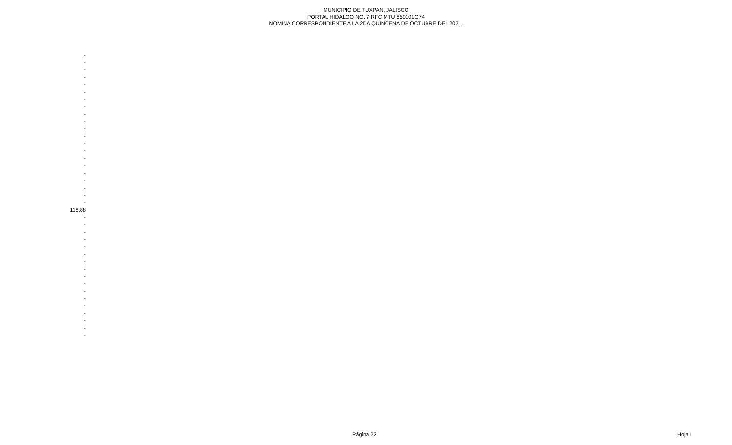MUNICIPIO DE TUXPAN, JALISCO
PORTAL HIDALGO NO. 7 RFC MTU 850101G74
NOMINA CORRESPONDIENTE A LA 2DA QUINCENA DE OCTUBRE DEL 2021.
| - |
| - |
| - |
| - |
| - |
| - |
| - |
| - |
| - |
| - |
| - |
| - |
| - |
| - |
| - |
| - |
| - |
| - |
| - |
| - |
| - |
| 118.88 |
| - |
| - |
| - |
| - |
| - |
| - |
| - |
| - |
| - |
| - |
| - |
| - |
| - |
| - |
| - |
| - |
| - |
Página 22 Hoja1